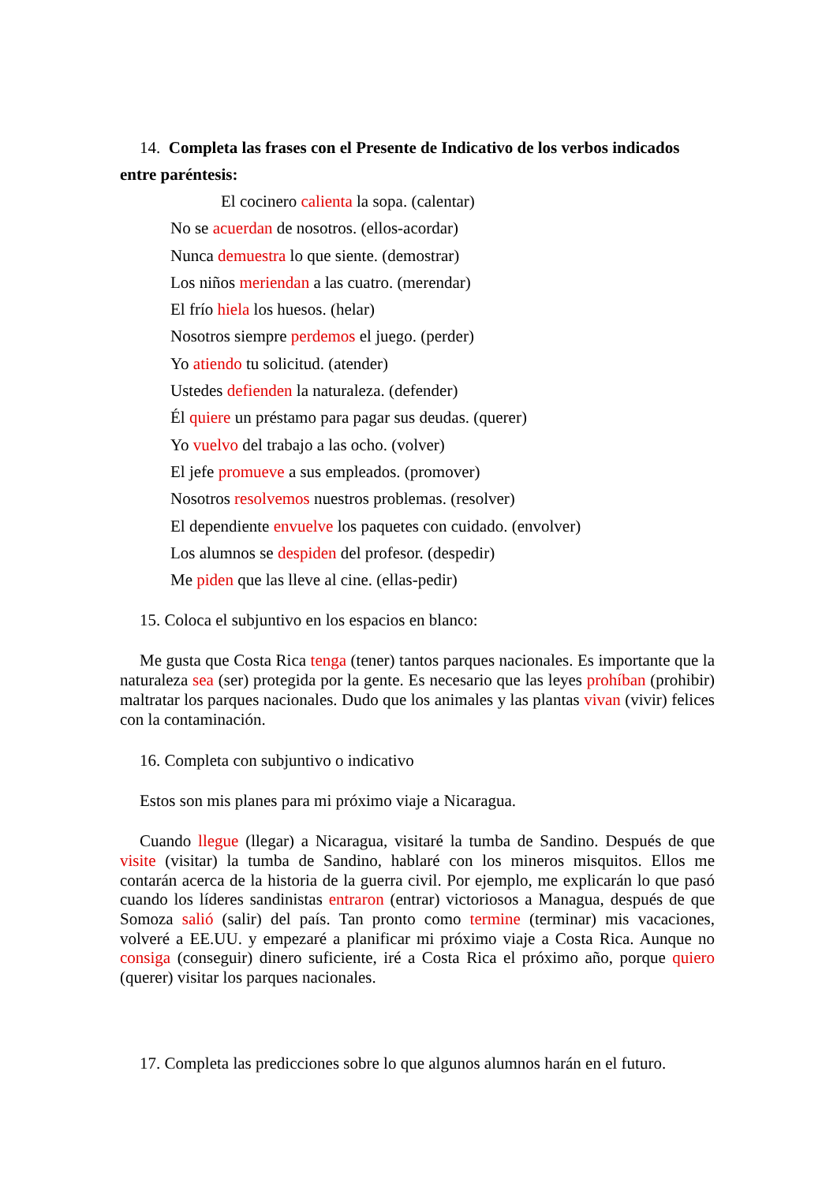14. Completa las frases con el Presente de Indicativo de los verbos indicados entre paréntesis:
El cocinero calienta la sopa. (calentar)
No se acuerdan de nosotros. (ellos-acordar)
Nunca demuestra lo que siente. (demostrar)
Los niños meriendan a las cuatro. (merendar)
El frío hiela los huesos. (helar)
Nosotros siempre perdemos el juego. (perder)
Yo atiendo tu solicitud. (atender)
Ustedes defienden la naturaleza. (defender)
Él quiere un préstamo para pagar sus deudas. (querer)
Yo vuelvo del trabajo a las ocho. (volver)
El jefe promueve a sus empleados. (promover)
Nosotros resolvemos nuestros problemas. (resolver)
El dependiente envuelve los paquetes con cuidado. (envolver)
Los alumnos se despiden del profesor. (despedir)
Me piden que las lleve al cine. (ellas-pedir)
15. Coloca el subjuntivo en los espacios en blanco:
Me gusta que Costa Rica tenga (tener) tantos parques nacionales. Es importante que la naturaleza sea (ser) protegida por la gente. Es necesario que las leyes prohíban (prohibir) maltratar los parques nacionales. Dudo que los animales y las plantas vivan (vivir) felices con la contaminación.
16. Completa con subjuntivo o indicativo
Estos son mis planes para mi próximo viaje a Nicaragua.
Cuando llegue (llegar) a Nicaragua, visitaré la tumba de Sandino. Después de que visite (visitar) la tumba de Sandino, hablaré con los mineros misquitos. Ellos me contarán acerca de la historia de la guerra civil. Por ejemplo, me explicarán lo que pasó cuando los líderes sandinistas entraron (entrar) victoriosos a Managua, después de que Somoza salió (salir) del país. Tan pronto como termine (terminar) mis vacaciones, volveré a EE.UU. y empezaré a planificar mi próximo viaje a Costa Rica. Aunque no consiga (conseguir) dinero suficiente, iré a Costa Rica el próximo año, porque quiero (querer) visitar los parques nacionales.
17. Completa las predicciones sobre lo que algunos alumnos harán en el futuro.